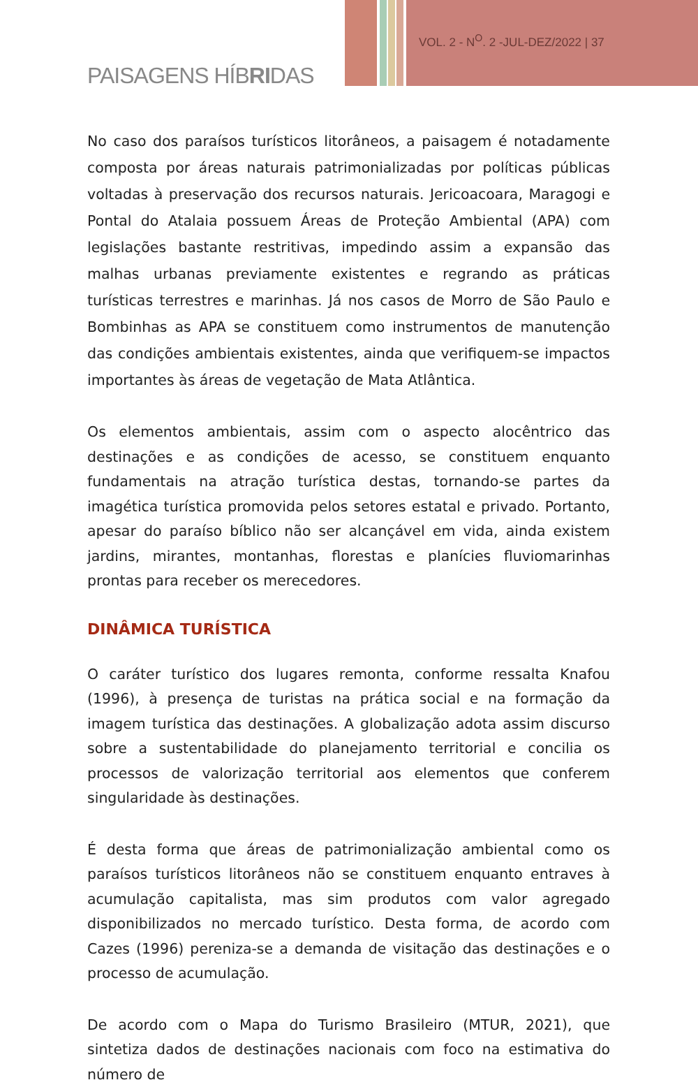VOL. 2 - N<sup>O</sup>. 2 -JUL-DEZ/2022 | 37
PAISAGENS HÍBRIDAS
No caso dos paraísos turísticos litorâneos, a paisagem é notadamente composta por áreas naturais patrimonializadas por políticas públicas voltadas à preservação dos recursos naturais. Jericoacoara, Maragogi e Pontal do Atalaia possuem Áreas de Proteção Ambiental (APA) com legislações bastante restritivas, impedindo assim a expansão das malhas urbanas previamente existentes e regrando as práticas turísticas terrestres e marinhas. Já nos casos de Morro de São Paulo e Bombinhas as APA se constituem como instrumentos de manutenção das condições ambientais existentes, ainda que verifiquem-se impactos importantes às áreas de vegetação de Mata Atlântica.
Os elementos ambientais, assim com o aspecto alocêntrico das destinações e as condições de acesso, se constituem enquanto fundamentais na atração turística destas, tornando-se partes da imagética turística promovida pelos setores estatal e privado. Portanto, apesar do paraíso bíblico não ser alcançável em vida, ainda existem jardins, mirantes, montanhas, florestas e planícies fluviomarinhas prontas para receber os merecedores.
DINÂMICA TURÍSTICA
O caráter turístico dos lugares remonta, conforme ressalta Knafou (1996), à presença de turistas na prática social e na formação da imagem turística das destinações. A globalização adota assim discurso sobre a sustentabilidade do planejamento territorial e concilia os processos de valorização territorial aos elementos que conferem singularidade às destinações.
É desta forma que áreas de patrimonialização ambiental como os paraísos turísticos litorâneos não se constituem enquanto entraves à acumulação capitalista, mas sim produtos com valor agregado disponibilizados no mercado turístico. Desta forma, de acordo com Cazes (1996) pereniza-se a demanda de visitação das destinações e o processo de acumulação.
De acordo com o Mapa do Turismo Brasileiro (MTUR, 2021), que sintetiza dados de destinações nacionais com foco na estimativa do número de